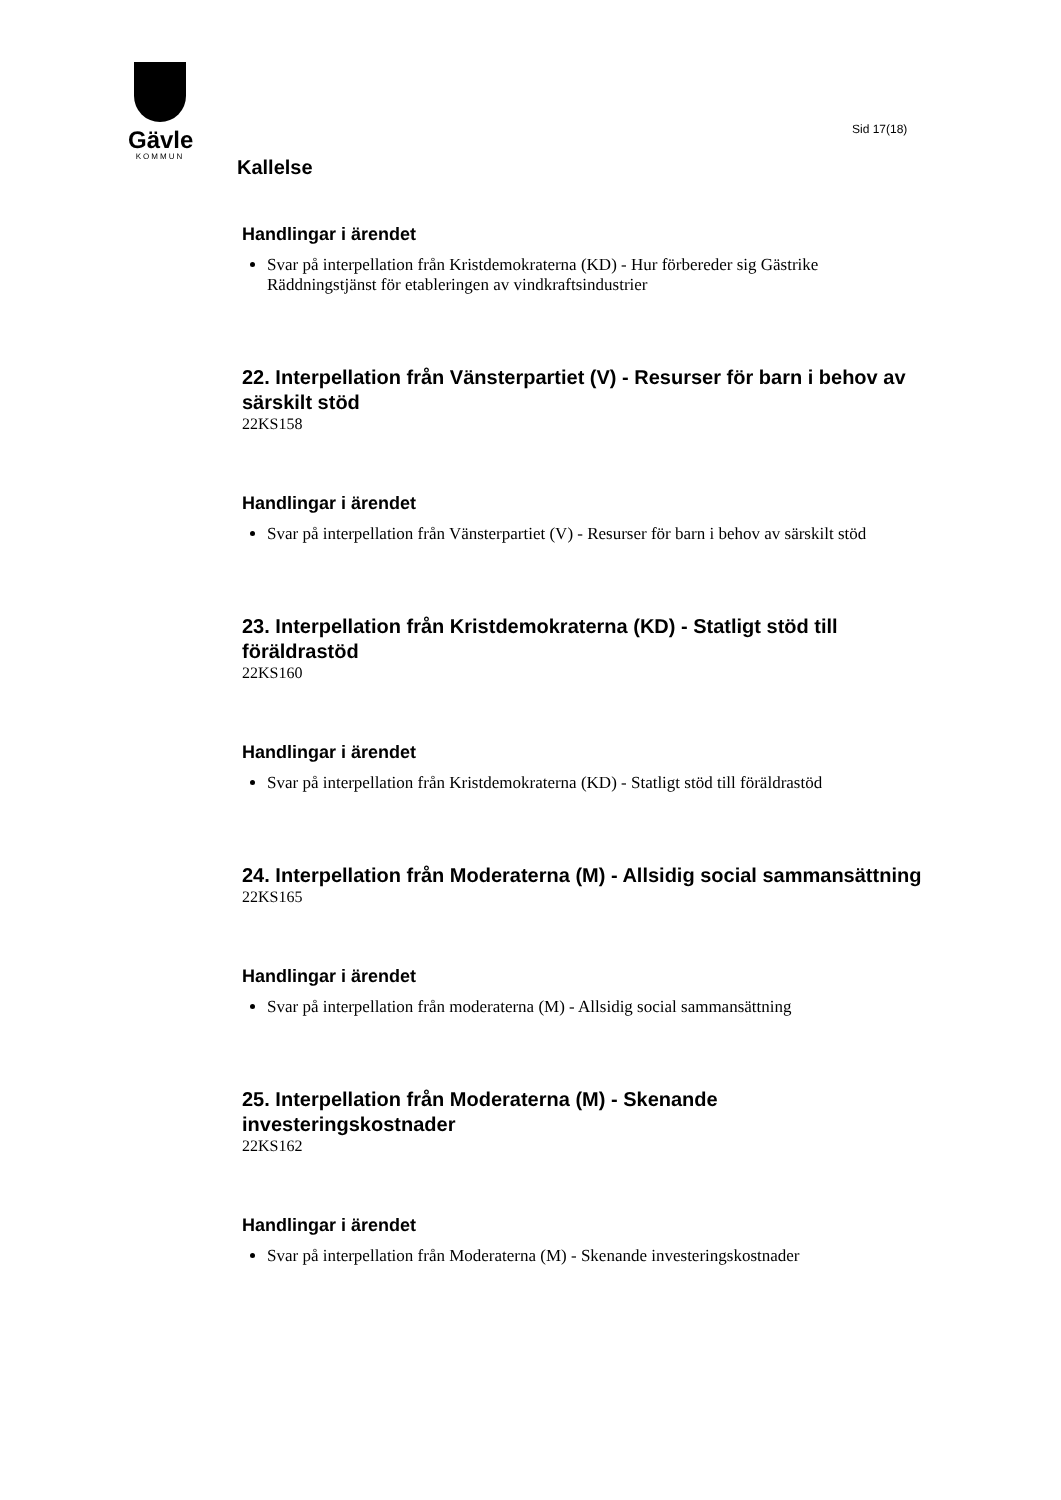Gävle
KOMMUN
Sid 17(18)
Kallelse
Handlingar i ärendet
Svar på interpellation från Kristdemokraterna (KD) - Hur förbereder sig Gästrike Räddningstjänst för etableringen av vindkraftsindustrier
22. Interpellation från Vänsterpartiet (V) - Resurser för barn i behov av särskilt stöd
22KS158
Handlingar i ärendet
Svar på interpellation från Vänsterpartiet (V) - Resurser för barn i behov av särskilt stöd
23. Interpellation från Kristdemokraterna (KD) - Statligt stöd till föräldrastöd
22KS160
Handlingar i ärendet
Svar på interpellation från Kristdemokraterna (KD) - Statligt stöd till föräldrastöd
24. Interpellation från Moderaterna (M) - Allsidig social sammansättning
22KS165
Handlingar i ärendet
Svar på interpellation från moderaterna (M) - Allsidig social sammansättning
25. Interpellation från Moderaterna (M) - Skenande investeringskostnader
22KS162
Handlingar i ärendet
Svar på interpellation från Moderaterna (M) - Skenande investeringskostnader